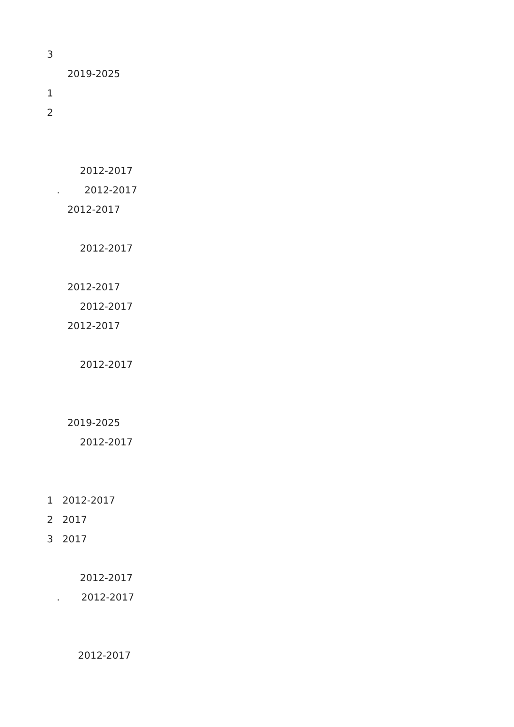3
2019-2025
1
2
2012-2017
. 2012-2017
2012-2017
2012-2017
2012-2017
2012-2017
2012-2017
2012-2017
2019-2025
2012-2017
1 2012-2017
2 2017
3 2017
2012-2017
. 2012-2017
2012-2017